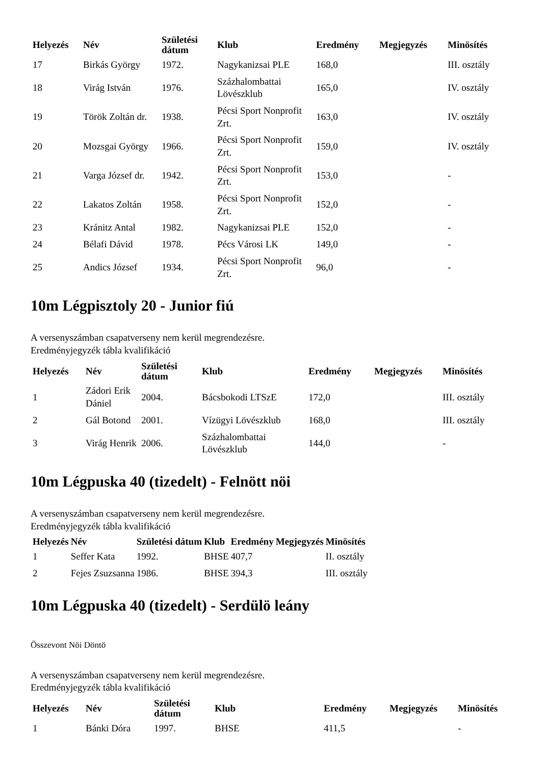| Helyezés | Név | Születési dátum | Klub | Eredmény | Megjegyzés | Minösítés |
| --- | --- | --- | --- | --- | --- | --- |
| 17 | Birkás György | 1972. | Nagykanizsai PLE | 168,0 | | III. osztály |
| 18 | Virág István | 1976. | Százhalombattai Lövészklub | 165,0 | | IV. osztály |
| 19 | Török Zoltán dr. | 1938. | Pécsi Sport Nonprofit Zrt. | 163,0 | | IV. osztály |
| 20 | Mozsgai György | 1966. | Pécsi Sport Nonprofit Zrt. | 159,0 | | IV. osztály |
| 21 | Varga József dr. | 1942. | Pécsi Sport Nonprofit Zrt. | 153,0 | | - |
| 22 | Lakatos Zoltán | 1958. | Pécsi Sport Nonprofit Zrt. | 152,0 | | - |
| 23 | Kránitz Antal | 1982. | Nagykanizsai PLE | 152,0 | | - |
| 24 | Bélafi Dávid | 1978. | Pécs Városi LK | 149,0 | | - |
| 25 | Andics József | 1934. | Pécsi Sport Nonprofit Zrt. | 96,0 | | - |
10m Légpisztoly 20 - Junior fiú
A versenyszámban csapatverseny nem kerül megrendezésre.
Eredményjegyzék tábla kvalifikáció
| Helyezés | Név | Születési dátum | Klub | Eredmény | Megjegyzés | Minösítés |
| --- | --- | --- | --- | --- | --- | --- |
| 1 | Zádori Erik Dániel | 2004. | Bácsbokodi LTSzE | 172,0 | | III. osztály |
| 2 | Gál Botond | 2001. | Vízügyi Lövészklub | 168,0 | | III. osztály |
| 3 | Virág Henrik | 2006. | Százhalombattai Lövészklub | 144,0 | | - |
10m Légpuska 40 (tizedelt) - Felnött nöi
A versenyszámban csapatverseny nem kerül megrendezésre.
Eredményjegyzék tábla kvalifikáció
| Helyezés | Név | Születési dátum | Klub | Eredmény | Megjegyzés | Minösítés |
| --- | --- | --- | --- | --- | --- | --- |
| 1 | Seffer Kata | 1992. | BHSE | 407,7 | | II. osztály |
| 2 | Fejes Zsuzsanna | 1986. | BHSE | 394,3 | | III. osztály |
10m Légpuska 40 (tizedelt) - Serdülö leány
Összevont Nöi Döntö
A versenyszámban csapatverseny nem kerül megrendezésre.
Eredményjegyzék tábla kvalifikáció
| Helyezés | Név | Születési dátum | Klub | Eredmény | Megjegyzés | Minösítés |
| --- | --- | --- | --- | --- | --- | --- |
| 1 | Bánki Dóra | 1997. | BHSE | 411,5 | | - |